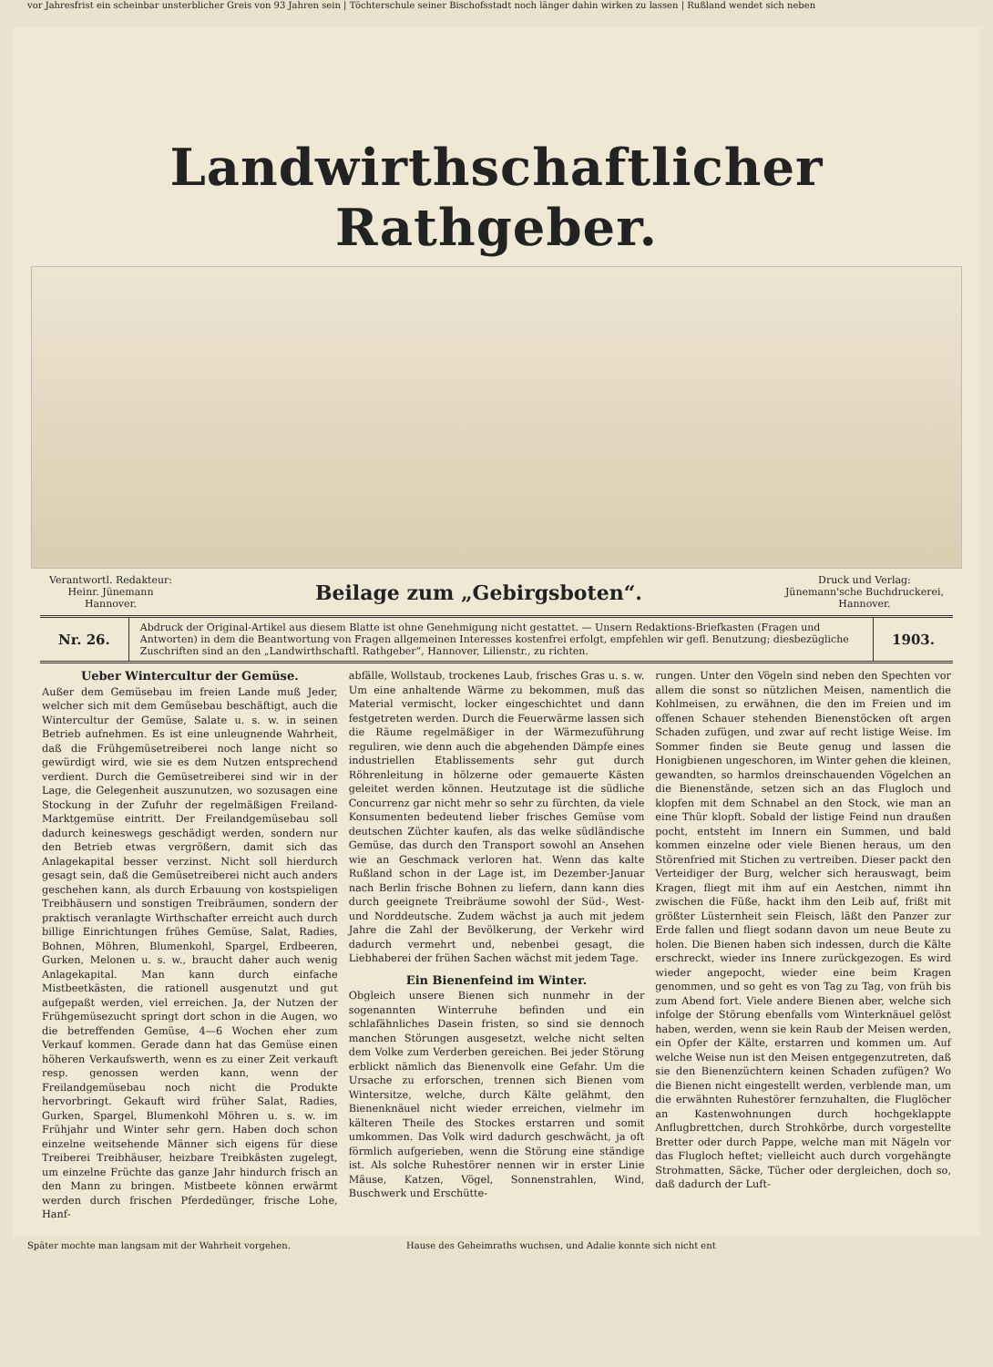vor Jahresfrist ein scheinbar unsterblicher Greis von 93 Jahren sein | Töchterschule seiner Bischofsstadt noch länger dahin wirken zu lassen | Rußland wendet sich neben
Landwirthschaftlicher Rathgeber.
Verantwortl. Redakteur:
Heinr. Jünemann
Hannover.
Beilage zum „Gebirgsboten“.
Druck und Verlag:
Jünemann'sche Buchdruckerei,
Hannover.
Nr. 26.
Abdruck der Original-Artikel aus diesem Blatte ist ohne Genehmigung nicht gestattet. — Unsern Redaktions-Briefkasten (Fragen und Antworten) in dem die Beantwortung von Fragen allgemeinen Interesses kostenfrei erfolgt, empfehlen wir gefl. Benutzung; diesbezügliche Zuschriften sind an den „Landwirthschaftl. Rathgeber“, Hannover, Lilienstr., zu richten.
1903.
Ueber Wintercultur der Gemüse.
Außer dem Gemüsebau im freien Lande muß Jeder, welcher sich mit dem Gemüsebau beschäftigt, auch die Wintercultur der Gemüse, Salate u. s. w. in seinen Betrieb aufnehmen. Es ist eine unleugnende Wahrheit, daß die Frühgemüsetreiberei noch lange nicht so gewürdigt wird, wie sie es dem Nutzen entsprechend verdient. Durch die Gemüsetreiberei sind wir in der Lage, die Gelegenheit auszunutzen, wo sozusagen eine Stockung in der Zufuhr der regelmäßigen Freiland-Marktgemüse eintritt. Der Freilandgemüsebau soll dadurch keineswegs geschädigt werden, sondern nur den Betrieb etwas vergrößern, damit sich das Anlagekapital besser verzinst. Nicht soll hierdurch gesagt sein, daß die Gemüsetreiberei nicht auch anders geschehen kann, als durch Erbauung von kostspieligen Treibhäusern und sonstigen Treibräumen, sondern der praktisch veranlagte Wirthschafter erreicht auch durch billige Einrichtungen frühes Gemüse, Salat, Radies, Bohnen, Möhren, Blumenkohl, Spargel, Erdbeeren, Gurken, Melonen u. s. w., braucht daher auch wenig Anlagekapital. Man kann durch einfache Mistbeetkästen, die rationell ausgenutzt und gut aufgepaßt werden, viel erreichen. Ja, der Nutzen der Frühgemüsezucht springt dort schon in die Augen, wo die betreffenden Gemüse, 4—6 Wochen eher zum Verkauf kommen. Gerade dann hat das Gemüse einen höheren Verkaufswerth, wenn es zu einer Zeit verkauft resp. genossen werden kann, wenn der Freilandgemüsebau noch nicht die Produkte hervorbringt. Gekauft wird früher Salat, Radies, Gurken, Spargel, Blumenkohl Möhren u. s. w. im Frühjahr und Winter sehr gern. Haben doch schon einzelne weitsehende Männer sich eigens für diese Treiberei Treibhäuser, heizbare Treibkästen zugelegt, um einzelne Früchte das ganze Jahr hindurch frisch an den Mann zu bringen. Mistbeete können erwärmt werden durch frischen Pferdedünger, frische Lohe, Hanf-
abfälle, Wollstaub, trockenes Laub, frisches Gras u. s. w. Um eine anhaltende Wärme zu bekommen, muß das Material vermischt, locker eingeschichtet und dann festgetreten werden. Durch die Feuerwärme lassen sich die Räume regelmäßiger in der Wärmezuführung reguliren, wie denn auch die abgehenden Dämpfe eines industriellen Etablissements sehr gut durch Röhrenleitung in hölzerne oder gemauerte Kästen geleitet werden können. Heutzutage ist die südliche Concurrenz gar nicht mehr so sehr zu fürchten, da viele Konsumenten bedeutend lieber frisches Gemüse vom deutschen Züchter kaufen, als das welke südländische Gemüse, das durch den Transport sowohl an Ansehen wie an Geschmack verloren hat. Wenn das kalte Rußland schon in der Lage ist, im Dezember-Januar nach Berlin frische Bohnen zu liefern, dann kann dies durch geeignete Treibräume sowohl der Süd-, West- und Norddeutsche. Zudem wächst ja auch mit jedem Jahre die Zahl der Bevölkerung, der Verkehr wird dadurch vermehrt und, nebenbei gesagt, die Liebhaberei der frühen Sachen wächst mit jedem Tage.
Ein Bienenfeind im Winter.
Obgleich unsere Bienen sich nunmehr in der sogenannten Winterruhe befinden und ein schlafähnliches Dasein fristen, so sind sie dennoch manchen Störungen ausgesetzt, welche nicht selten dem Volke zum Verderben gereichen. Bei jeder Störung erblickt nämlich das Bienenvolk eine Gefahr. Um die Ursache zu erforschen, trennen sich Bienen vom Wintersitze, welche, durch Kälte gelähmt, den Bienenknäuel nicht wieder erreichen, vielmehr im kälteren Theile des Stockes erstarren und somit umkommen. Das Volk wird dadurch geschwächt, ja oft förmlich aufgerieben, wenn die Störung eine ständige ist. Als solche Ruhestörer nennen wir in erster Linie Mäuse, Katzen, Vögel, Sonnenstrahlen, Wind, Buschwerk und Erschütte-
rungen. Unter den Vögeln sind neben den Spechten vor allem die sonst so nützlichen Meisen, namentlich die Kohlmeisen, zu erwähnen, die den im Freien und im offenen Schauer stehenden Bienenstöcken oft argen Schaden zufügen, und zwar auf recht listige Weise. Im Sommer finden sie Beute genug und lassen die Honigbienen ungeschoren, im Winter gehen die kleinen, gewandten, so harmlos dreinschauenden Vögelchen an die Bienenstände, setzen sich an das Flugloch und klopfen mit dem Schnabel an den Stock, wie man an eine Thür klopft. Sobald der listige Feind nun draußen pocht, entsteht im Innern ein Summen, und bald kommen einzelne oder viele Bienen heraus, um den Störenfried mit Stichen zu vertreiben. Dieser packt den Verteidiger der Burg, welcher sich herauswagt, beim Kragen, fliegt mit ihm auf ein Aestchen, nimmt ihn zwischen die Füße, hackt ihm den Leib auf, frißt mit größter Lüsternheit sein Fleisch, läßt den Panzer zur Erde fallen und fliegt sodann davon um neue Beute zu holen. Die Bienen haben sich indessen, durch die Kälte erschreckt, wieder ins Innere zurückgezogen. Es wird wieder angepocht, wieder eine beim Kragen genommen, und so geht es von Tag zu Tag, von früh bis zum Abend fort. Viele andere Bienen aber, welche sich infolge der Störung ebenfalls vom Winterknäuel gelöst haben, werden, wenn sie kein Raub der Meisen werden, ein Opfer der Kälte, erstarren und kommen um. Auf welche Weise nun ist den Meisen entgegenzutreten, daß sie den Bienenzüchtern keinen Schaden zufügen? Wo die Bienen nicht eingestellt werden, verblende man, um die erwähnten Ruhestörer fernzuhalten, die Fluglöcher an Kastenwohnungen durch hochgeklappte Anflugbrettchen, durch Strohkörbe, durch vorgestellte Bretter oder durch Pappe, welche man mit Nägeln vor das Flugloch heftet; vielleicht auch durch vorgehängte Strohmatten, Säcke, Tücher oder dergleichen, doch so, daß dadurch der Luft-
Später mochte man langsam mit der Wahrheit vorgehen. Hause des Geheimraths wuchsen, und Adalie konnte sich nicht ent